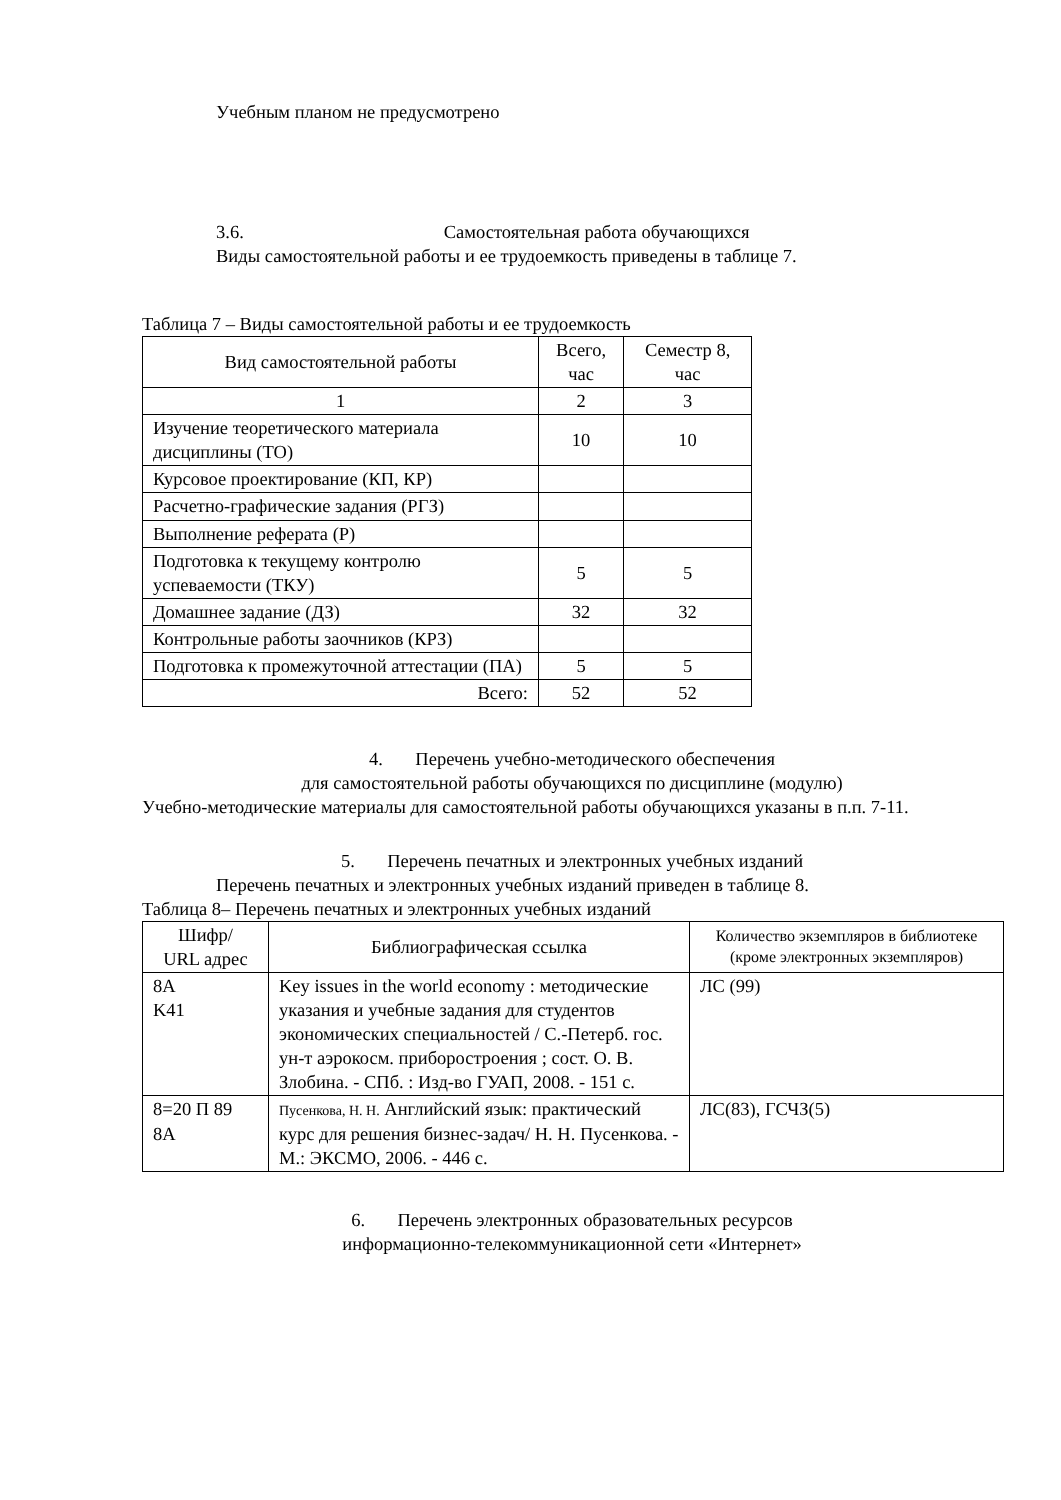Учебным планом не предусмотрено
3.6. Самостоятельная работа обучающихся
Виды самостоятельной работы и ее трудоемкость приведены в таблице 7.
Таблица 7 – Виды самостоятельной работы и ее трудоемкость
| Вид самостоятельной работы | Всего, час | Семестр 8, час |
| --- | --- | --- |
| 1 | 2 | 3 |
| Изучение теоретического материала дисциплины (ТО) | 10 | 10 |
| Курсовое проектирование (КП, КР) | | |
| Расчетно-графические задания (РГЗ) | | |
| Выполнение реферата (Р) | | |
| Подготовка к текущему контролю успеваемости (ТКУ) | 5 | 5 |
| Домашнее задание (ДЗ) | 32 | 32 |
| Контрольные работы заочников (КРЗ) | | |
| Подготовка к промежуточной аттестации (ПА) | 5 | 5 |
| Всего: | 52 | 52 |
4. Перечень учебно-методического обеспечения
для самостоятельной работы обучающихся по дисциплине (модулю)
Учебно-методические материалы для самостоятельной работы обучающихся указаны в п.п. 7-11.
5. Перечень печатных и электронных учебных изданий
Перечень печатных и электронных учебных изданий приведен в таблице 8.
Таблица 8– Перечень печатных и электронных учебных изданий
| Шифр/ URL адрес | Библиографическая ссылка | Количество экземпляров в библиотеке (кроме электронных экземпляров) |
| --- | --- | --- |
| 8A K41 | Key issues in the world economy : методические указания и учебные задания для студентов экономических специальностей / С.-Петерб. гос. ун-т аэрокосм. приборостроения ; сост. О. В. Злобина. - СПб. : Изд-во ГУАП, 2008. - 151 с. | ЛС (99) |
| 8=20 П 89 8А | Пусенкова, Н. Н. Английский язык: практический курс для решения бизнес-задач/ Н. Н. Пусенкова. - М.: ЭКСМО, 2006. - 446 с. | ЛС(83), ГСЧЗ(5) |
6. Перечень электронных образовательных ресурсов
информационно-телекоммуникационной сети «Интернет»